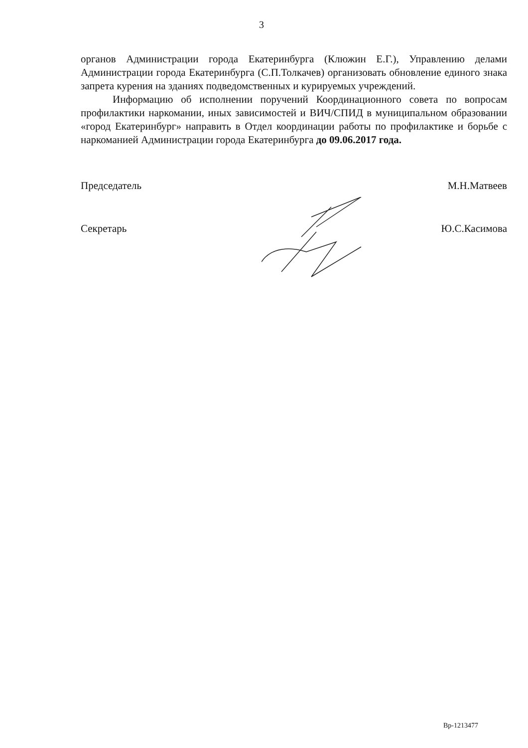3
органов Администрации города Екатеринбурга (Клюжин Е.Г.), Управлению делами Администрации города Екатеринбурга (С.П.Толкачев) организовать обновление единого знака запрета курения на зданиях подведомственных и курируемых учреждений.
Информацию об исполнении поручений Координационного совета по вопросам профилактики наркомании, иных зависимостей и ВИЧ/СПИД в муниципальном образовании «город Екатеринбург» направить в Отдел координации работы по профилактике и борьбе с наркоманией Администрации города Екатеринбурга до 09.06.2017 года.
Председатель М.Н.Матвеев
Секретарь Ю.С.Касимова
Вр-1213477